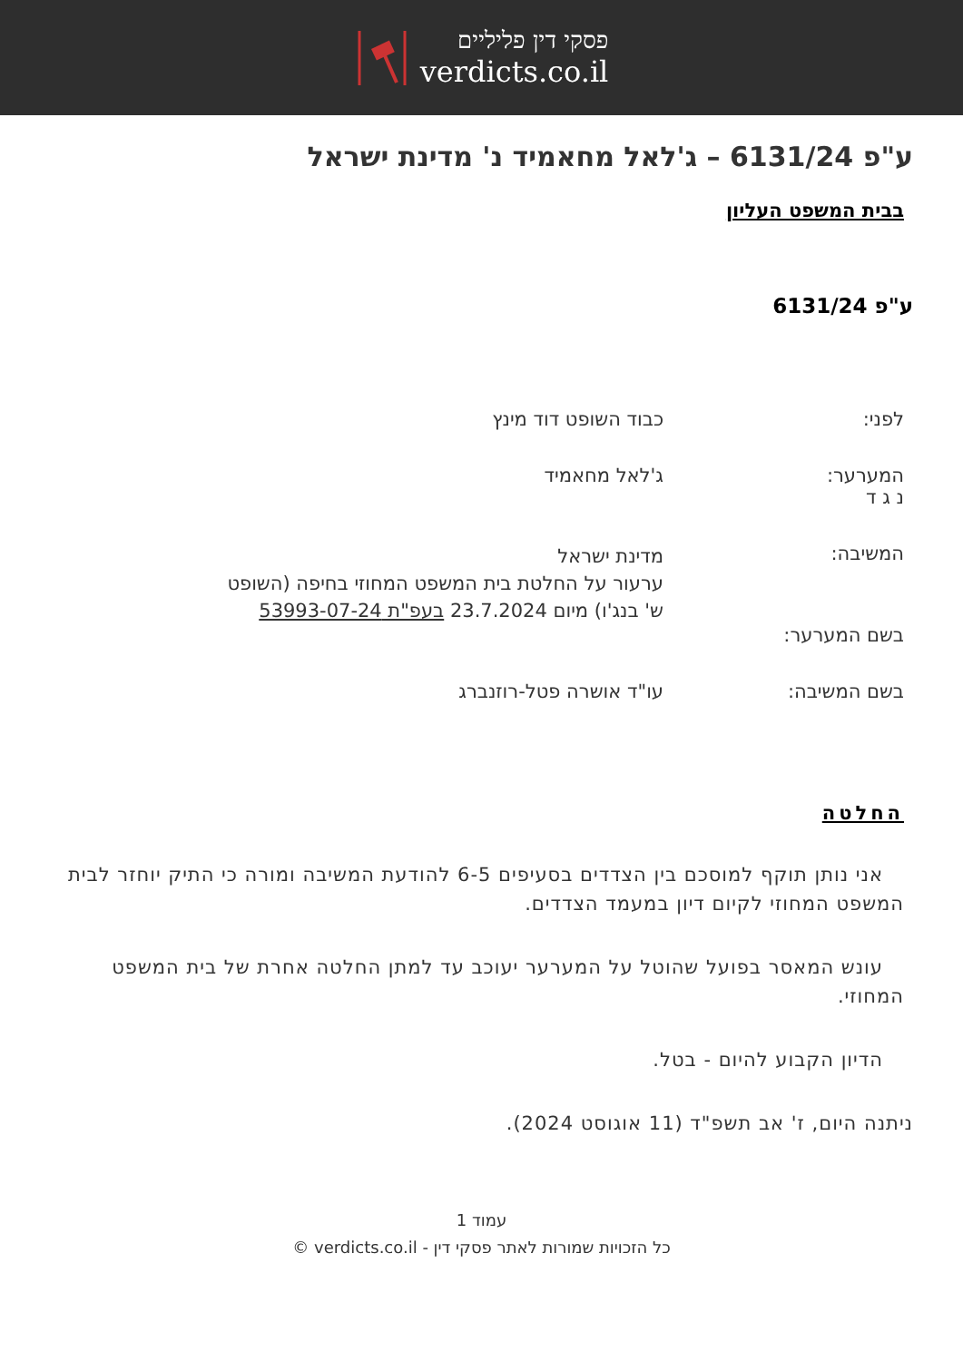פסקי דין פליליים
verdicts.co.il
ע"פ 6131/24 – ג'לאל מחאמיד נ' מדינת ישראל
בבית המשפט העליון
ע"פ 6131/24
לפני: כבוד השופט דוד מינץ
המערער:
נ ג ד
ג'לאל מחאמיד
המשיבה:
מדינת ישראל
ערעור על החלטת בית המשפט המחוזי בחיפה (השופט ש' בנג'ו) מיום 23.7.2024 בעפ"ת 53993-07-24
בשם המערער:
בשם המשיבה: עו"ד אושרה פטל-רוזנברג
החלטה
אני נותן תוקף למוסכם בין הצדדים בסעיפים 6-5 להודעת המשיבה ומורה כי התיק יוחזר לבית המשפט המחוזי לקיום דיון במעמד הצדדים.
עונש המאסר בפועל שהוטל על המערער יעוכב עד למתן החלטה אחרת של בית המשפט המחוזי.
הדיון הקבוע להיום - בטל.
ניתנה היום, ז' אב תשפ"ד (11 אוגוסט 2024).
עמוד 1
כל הזכויות שמורות לאתר פסקי דין - verdicts.co.il ©